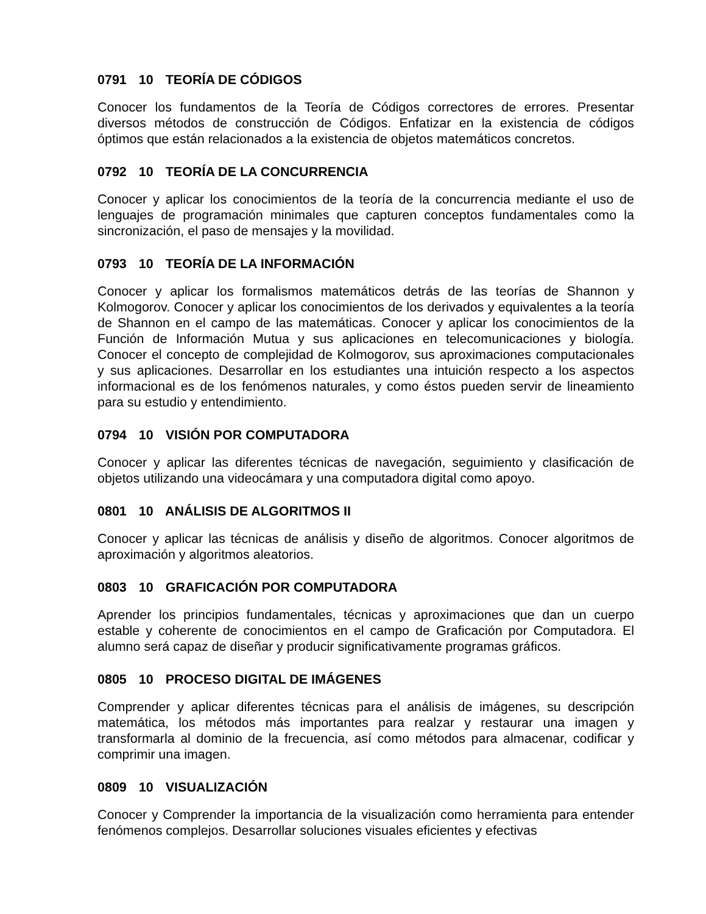0791 10 TEORÍA DE CÓDIGOS
Conocer los fundamentos de la Teoría de Códigos correctores de errores. Presentar diversos métodos de construcción de Códigos. Enfatizar en la existencia de códigos óptimos que están relacionados a la existencia de objetos matemáticos concretos.
0792 10 TEORÍA DE LA CONCURRENCIA
Conocer y aplicar los conocimientos de la teoría de la concurrencia mediante el uso de lenguajes de programación minimales que capturen conceptos fundamentales como la sincronización, el paso de mensajes y la movilidad.
0793 10 TEORÍA DE LA INFORMACIÓN
Conocer y aplicar los formalismos matemáticos detrás de las teorías de Shannon y Kolmogorov. Conocer y aplicar los conocimientos de los derivados y equivalentes a la teoría de Shannon en el campo de las matemáticas. Conocer y aplicar los conocimientos de la Función de Información Mutua y sus aplicaciones en telecomunicaciones y biología. Conocer el concepto de complejidad de Kolmogorov, sus aproximaciones computacionales y sus aplicaciones. Desarrollar en los estudiantes una intuición respecto a los aspectos informacional es de los fenómenos naturales, y como éstos pueden servir de lineamiento para su estudio y entendimiento.
0794 10 VISIÓN POR COMPUTADORA
Conocer y aplicar las diferentes técnicas de navegación, seguimiento y clasificación de objetos utilizando una videocámara y una computadora digital como apoyo.
0801 10 ANÁLISIS DE ALGORITMOS II
Conocer y aplicar las técnicas de análisis y diseño de algoritmos. Conocer algoritmos de aproximación y algoritmos aleatorios.
0803 10 GRAFICACIÓN POR COMPUTADORA
Aprender los principios fundamentales, técnicas y aproximaciones que dan un cuerpo estable y coherente de conocimientos en el campo de Graficación por Computadora. El alumno será capaz de diseñar y producir significativamente programas gráficos.
0805 10 PROCESO DIGITAL DE IMÁGENES
Comprender y aplicar diferentes técnicas para el análisis de imágenes, su descripción matemática, los métodos más importantes para realzar y restaurar una imagen y transformarla al dominio de la frecuencia, así como métodos para almacenar, codificar y comprimir una imagen.
0809 10 VISUALIZACIÓN
Conocer y Comprender la importancia de la visualización como herramienta para entender fenómenos complejos. Desarrollar soluciones visuales eficientes y efectivas